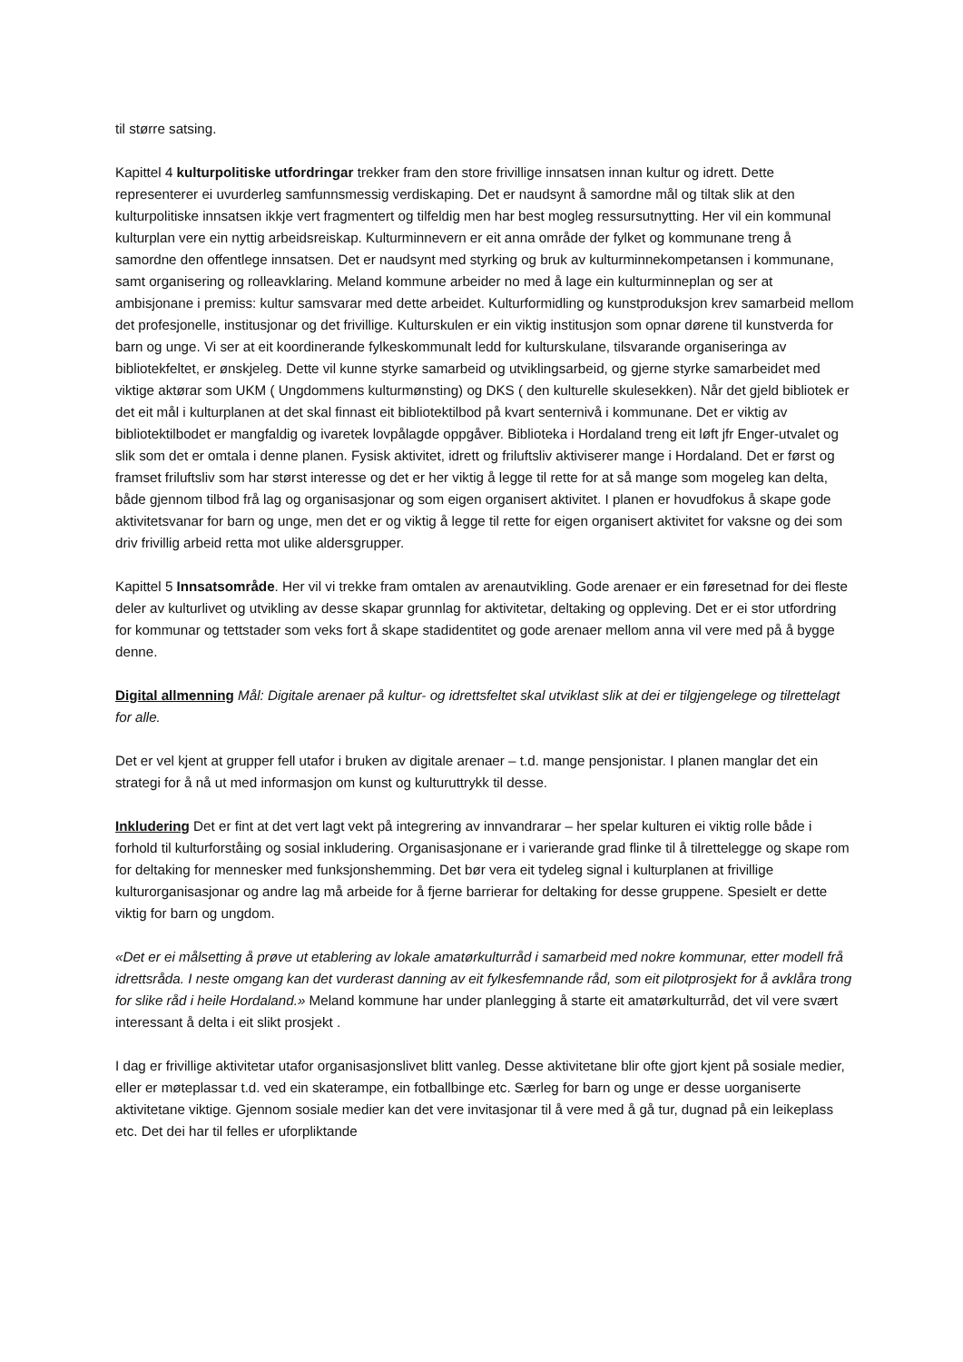til større satsing.
Kapittel 4 kulturpolitiske utfordringar trekker fram den store frivillige innsatsen innan kultur og idrett. Dette representerer ei uvurderleg samfunnsmessig verdiskaping. Det er naudsynt å samordne mål og tiltak slik at den kulturpolitiske innsatsen ikkje vert fragmentert og tilfeldig men har best mogleg ressursutnytting. Her vil ein kommunal kulturplan vere ein nyttig arbeidsreiskap. Kulturminnevern er eit anna område der fylket og kommunane treng å samordne den offentlege innsatsen. Det er naudsynt med styrking og bruk av kulturminnekompetansen i kommunane, samt organisering og rolleavklaring. Meland kommune arbeider no med å lage ein kulturminneplan og ser at ambisjonane i premiss: kultur samsvarar med dette arbeidet. Kulturformidling og kunstproduksjon krev samarbeid mellom det profesjonelle, institusjonar og det frivillige. Kulturskulen er ein viktig institusjon som opnar dørene til kunstverda for barn og unge. Vi ser at eit koordinerande fylkeskommunalt ledd for kulturskulane, tilsvarande organiseringa av bibliotekfeltet, er ønskjeleg. Dette vil kunne styrke samarbeid og utviklingsarbeid, og gjerne styrke samarbeidet med viktige aktørar som UKM ( Ungdommens kulturmønsting) og DKS ( den kulturelle skulesekken). Når det gjeld bibliotek er det eit mål i kulturplanen at det skal finnast eit bibliotektilbod på kvart senternivå i kommunane. Det er viktig av bibliotektilbodet er mangfaldig og ivaretek lovpålagde oppgåver. Biblioteka i Hordaland treng eit løft jfr Enger-utvalet og slik som det er omtala i denne planen. Fysisk aktivitet, idrett og friluftsliv aktiviserer mange i Hordaland. Det er først og framset friluftsliv som har størst interesse og det er her viktig å legge til rette for at så mange som mogeleg kan delta, både gjennom tilbod frå lag og organisasjonar og som eigen organisert aktivitet. I planen er hovudfokus å skape gode aktivitetsvanar for barn og unge, men det er og viktig å legge til rette for eigen organisert aktivitet for vaksne og dei som driv frivillig arbeid retta mot ulike aldersgrupper.
Kapittel 5 Innsatsområde. Her vil vi trekke fram omtalen av arenautvikling. Gode arenaer er ein føresetnad for dei fleste deler av kulturlivet og utvikling av desse skapar grunnlag for aktivitetar, deltaking og oppleving. Det er ei stor utfordring for kommunar og tettstader som veks fort å skape stadidentitet og gode arenaer mellom anna vil vere med på å bygge denne.
Digital allmenning Mål: Digitale arenaer på kultur- og idrettsfeltet skal utviklast slik at dei er tilgjengelege og tilrettelagt for alle.
Det er vel kjent at grupper fell utafor i bruken av digitale arenaer – t.d. mange pensjonistar. I planen manglar det ein strategi for å nå ut med informasjon om kunst og kulturuttrykk til desse.
Inkludering Det er fint at det vert lagt vekt på integrering av innvandrarar – her spelar kulturen ei viktig rolle både i forhold til kulturforståing og sosial inkludering. Organisasjonane er i varierande grad flinke til å tilrettelegge og skape rom for deltaking for mennesker med funksjonshemming. Det bør vera eit tydeleg signal i kulturplanen at frivillige kulturorganisasjonar og andre lag må arbeide for å fjerne barrierar for deltaking for desse gruppene. Spesielt er dette viktig for barn og ungdom.
«Det er ei målsetting å prøve ut etablering av lokale amatørkulturråd i samarbeid med nokre kommunar, etter modell frå idrettsråda. I neste omgang kan det vurderast danning av eit fylkesfemnande råd, som eit pilotprosjekt for å avklåra trong for slike råd i heile Hordaland.» Meland kommune har under planlegging å starte eit amatørkulturråd, det vil vere svært interessant å delta i eit slikt prosjekt .
I dag er frivillige aktivitetar utafor organisasjonslivet blitt vanleg. Desse aktivitetane blir ofte gjort kjent på sosiale medier, eller er møteplassar t.d. ved ein skaterampe, ein fotballbinge etc. Særleg for barn og unge er desse uorganiserte aktivitetane viktige. Gjennom sosiale medier kan det vere invitasjonar til å vere med å gå tur, dugnad på ein leikeplass etc. Det dei har til felles er uforpliktande